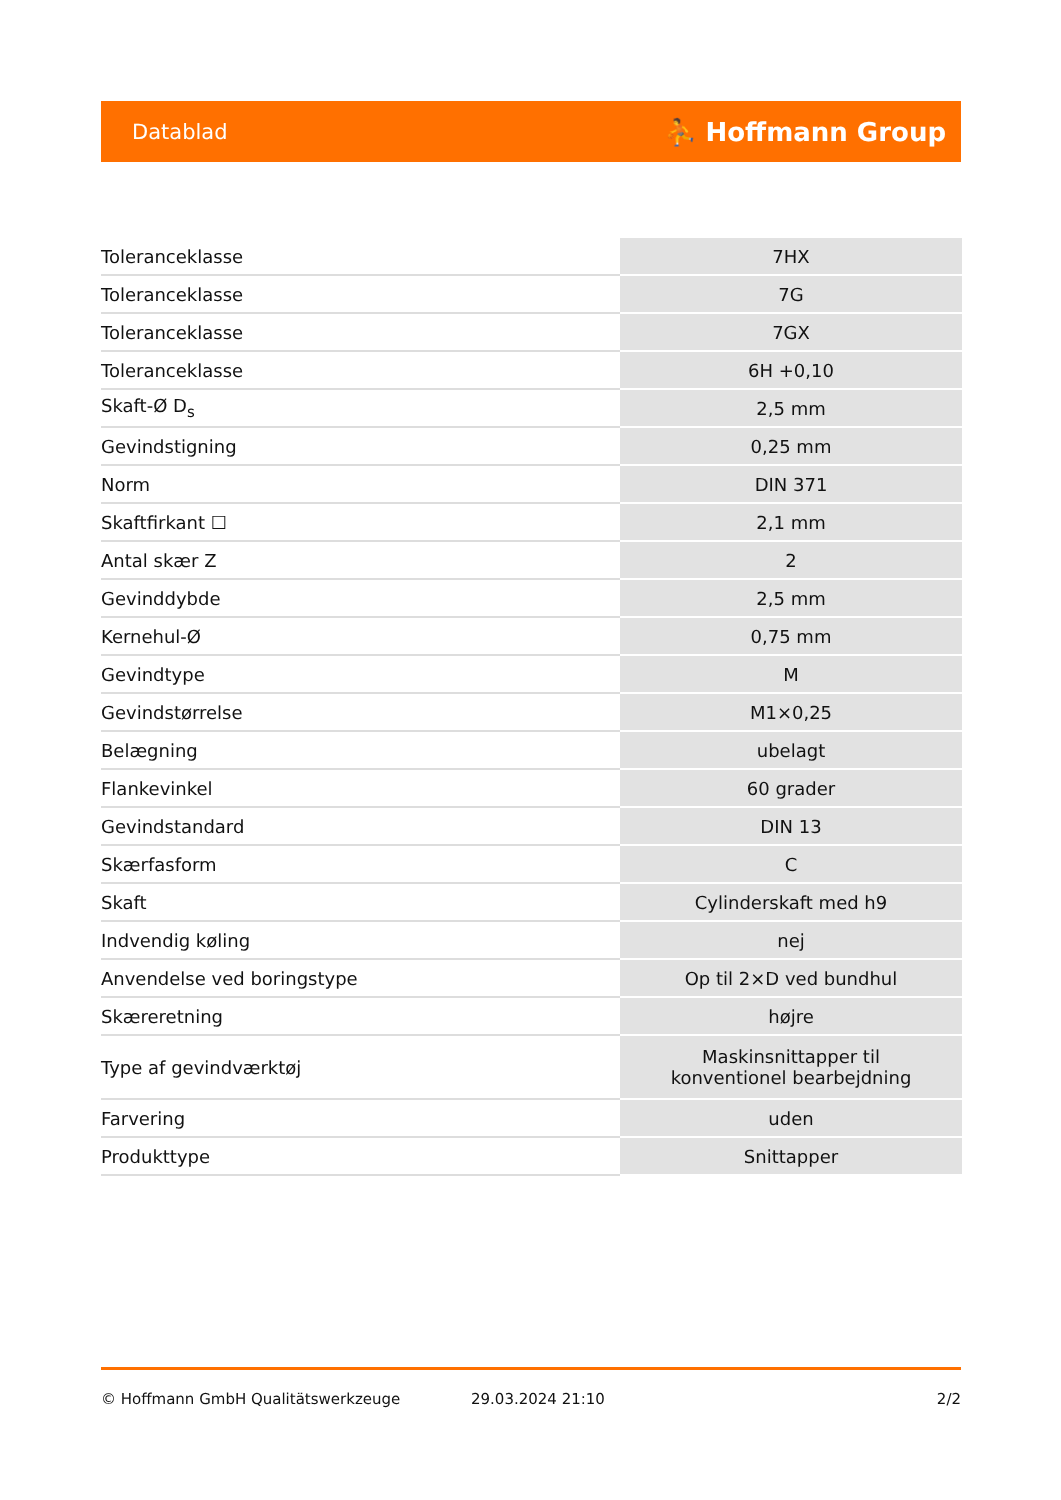Datablad ⛹ Hoffmann Group
| Toleranceklasse | 7HX |
| Toleranceklasse | 7G |
| Toleranceklasse | 7GX |
| Toleranceklasse | 6H +0,10 |
| Skaft-Ø D<sub>s</sub> | 2,5 mm |
| Gevindstigning | 0,25 mm |
| Norm | DIN 371 |
| Skaftfirkant ☐ | 2,1 mm |
| Antal skær Z | 2 |
| Gevinddybde | 2,5 mm |
| Kernehul-Ø | 0,75 mm |
| Gevindtype | M |
| Gevindstørrelse | M1×0,25 |
| Belægning | ubelagt |
| Flankevinkel | 60 grader |
| Gevindstandard | DIN 13 |
| Skærfasform | C |
| Skaft | Cylinderskaft med h9 |
| Indvendig køling | nej |
| Anvendelse ved boringstype | Op til 2×D ved bundhul |
| Skæreretning | højre |
| Type af gevindværktøj | Maskinsnittapper til konventionel bearbejdning |
| Farvering | uden |
| Produkttype | Snittapper |
© Hoffmann GmbH Qualitätswerkzeuge 29.03.2024 21:10 2/2